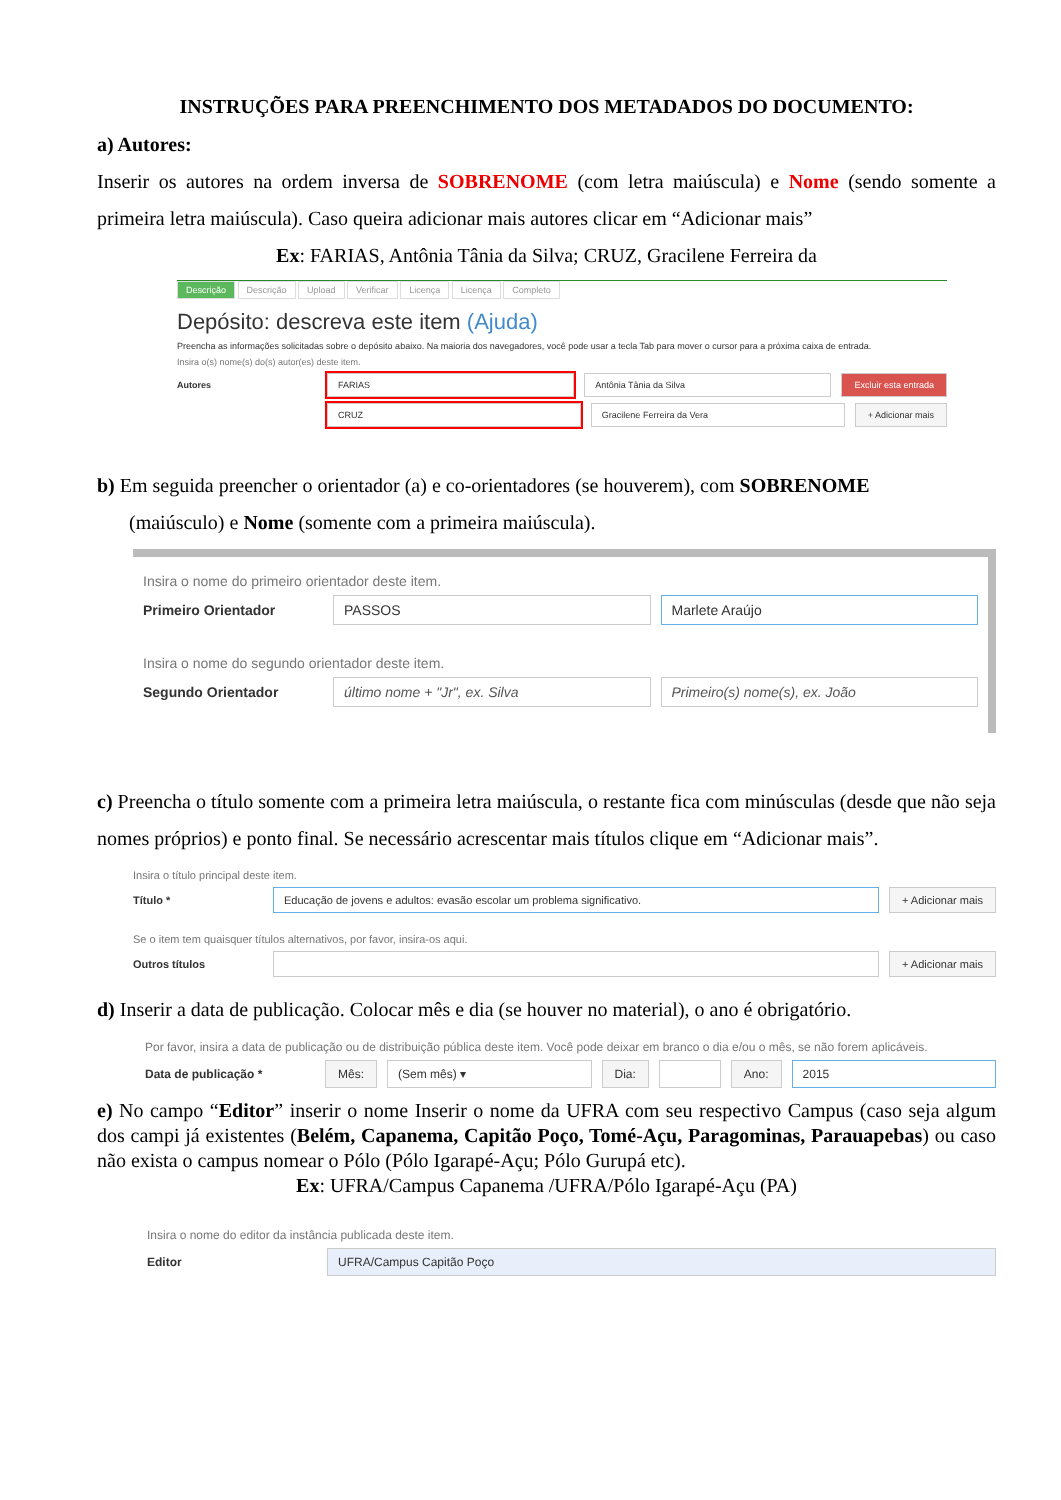INSTRUÇÕES PARA PREENCHIMENTO DOS METADADOS DO DOCUMENTO:
a) Autores:
Inserir os autores na ordem inversa de SOBRENOME (com letra maiúscula) e Nome (sendo somente a primeira letra maiúscula). Caso queira adicionar mais autores clicar em “Adicionar mais”
Ex: FARIAS, Antônia Tânia da Silva; CRUZ, Gracilene Ferreira da
Descrição Descrição Upload Verificar Licença Licença Completo
Depósito: descreva este item (Ajuda)
Preencha as informações solicitadas sobre o depósito abaixo. Na maioria dos navegadores, você pode usar a tecla Tab para mover o cursor para a próxima caixa de entrada.
Insira o(s) nome(s) do(s) autor(es) deste item.
Autores FARIAS Antônia Tânia da Silva Excluir esta entrada
CRUZ Gracilene Ferreira da Vera + Adicionar mais
b) Em seguida preencher o orientador (a) e co-orientadores (se houverem), com SOBRENOME
(maiúsculo) e Nome (somente com a primeira maiúscula).
Insira o nome do primeiro orientador deste item.
Primeiro Orientador PASSOS Marlete Araújo
Insira o nome do segundo orientador deste item.
Segundo Orientador último nome + "Jr", ex. Silva Primeiro(s) nome(s), ex. João
c) Preencha o título somente com a primeira letra maiúscula, o restante fica com minúsculas (desde que não seja nomes próprios) e ponto final. Se necessário acrescentar mais títulos clique em “Adicionar mais”.
Insira o título principal deste item.
Título * Educação de jovens e adultos: evasão escolar um problema significativo. + Adicionar mais
Se o item tem quaisquer títulos alternativos, por favor, insira-os aqui.
Outros títulos + Adicionar mais
d) Inserir a data de publicação. Colocar mês e dia (se houver no material), o ano é obrigatório.
Por favor, insira a data de publicação ou de distribuição pública deste item. Você pode deixar em branco o dia e/ou o mês, se não forem aplicáveis.
Data de publicação * Mês: (Sem mês) ▾ Dia: Ano: 2015
e) No campo “Editor” inserir o nome Inserir o nome da UFRA com seu respectivo Campus (caso seja algum dos campi já existentes (Belém, Capanema, Capitão Poço, Tomé-Açu, Paragominas, Parauapebas) ou caso não exista o campus nomear o Pólo (Pólo Igarapé-Açu; Pólo Gurupá etc).
Ex: UFRA/Campus Capanema /UFRA/Pólo Igarapé-Açu (PA)
Insira o nome do editor da instância publicada deste item.
Editor UFRA/Campus Capitão Poço